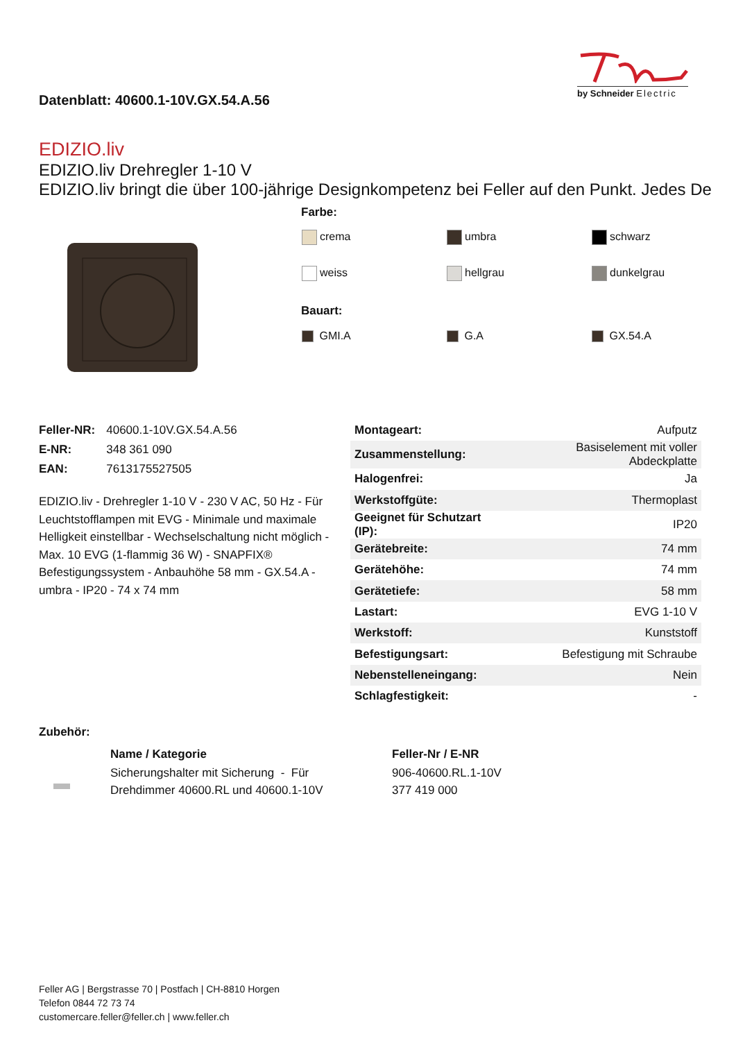Datenblatt: 40600.1-10V.GX.54.A.56
by Schneider Electric
EDIZIO.liv
EDIZIO.liv Drehregler 1-10 V
EDIZIO.liv bringt die über 100-jährige Designkompetenz bei Feller auf den Punkt. Jedes De
Farbe:
| crema | umbra | schwarz |
| weiss | hellgrau | dunkelgrau |
Bauart:
| GMI.A | G.A | GX.54.A |
| Feller-NR: | 40600.1-10V.GX.54.A.56 |
| E-NR: | 348 361 090 |
| EAN: | 7613175527505 |
EDIZIO.liv - Drehregler 1-10 V - 230 V AC, 50 Hz - Für Leuchtstofflampen mit EVG - Minimale und maximale Helligkeit einstellbar - Wechselschaltung nicht möglich - Max. 10 EVG (1-flammig 36 W) - SNAPFIX® Befestigungssystem - Anbauhöhe 58 mm - GX.54.A - umbra - IP20 - 74 x 74 mm
| Montageart: | Aufputz |
| Zusammenstellung: | Basiselement mit voller Abdeckplatte |
| Halogenfrei: | Ja |
| Werkstoffgüte: | Thermoplast |
| Geeignet für Schutzart (IP): | IP20 |
| Gerätebreite: | 74 mm |
| Gerätehöhe: | 74 mm |
| Gerätetiefe: | 58 mm |
| Lastart: | EVG 1-10 V |
| Werkstoff: | Kunststoff |
| Befestigungsart: | Befestigung mit Schraube |
| Nebenstelleneingang: | Nein |
| Schlagfestigkeit: | - |
Zubehör:
| | Name / Kategorie | Feller-Nr / E-NR |
| | Sicherungshalter mit Sicherung - Für Drehdimmer 40600.RL und 40600.1-10V | 906-40600.RL.1-10V 377 419 000 |
Feller AG | Bergstrasse 70 | Postfach | CH-8810 Horgen
Telefon 0844 72 73 74
customercare.feller@feller.ch | www.feller.ch